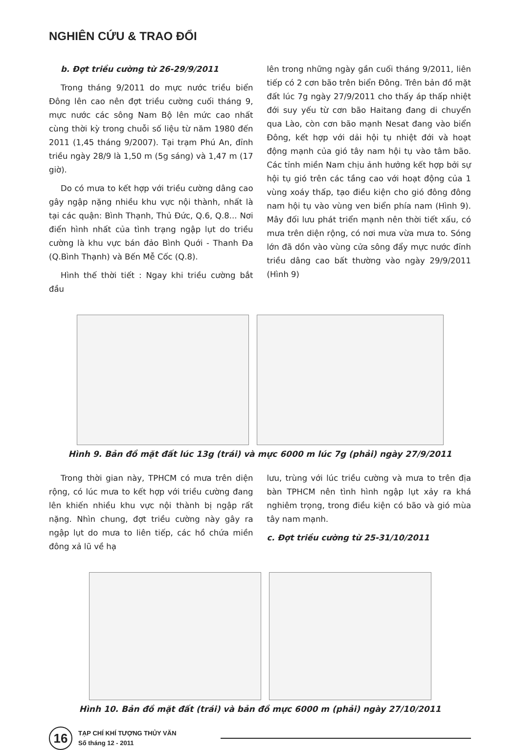NGHIÊN CỨU & TRAO ĐỔI
b. Đợt triều cường từ 26-29/9/2011
Trong tháng 9/2011 do mực nước triều biển Đông lên cao nên đợt triều cường cuối tháng 9, mực nước các sông Nam Bộ lên mức cao nhất cùng thời kỳ trong chuỗi số liệu từ năm 1980 đến 2011 (1,45 tháng 9/2007). Tại trạm Phú An, đỉnh triều ngày 28/9 là 1,50 m (5g sáng) và 1,47 m (17 giờ).
Do có mưa to kết hợp với triều cường dâng cao gây ngập nặng nhiều khu vực nội thành, nhất là tại các quận: Bình Thạnh, Thủ Đức, Q.6, Q.8... Nơi điển hình nhất của tình trạng ngập lụt do triều cường là khu vực bán đảo Bình Quới - Thanh Đa (Q.Bình Thạnh) và Bến Mễ Cốc (Q.8).
Hình thế thời tiết : Ngay khi triều cường bắt đầu
lên trong những ngày gần cuối tháng 9/2011, liên tiếp có 2 cơn bão trên biển Đông. Trên bản đồ mặt đất lúc 7g ngày 27/9/2011 cho thấy áp thấp nhiệt đới suy yếu từ cơn bão Haitang đang di chuyển qua Lào, còn cơn bão mạnh Nesat đang vào biển Đông, kết hợp với dải hội tụ nhiệt đới và hoạt động mạnh của gió tây nam hội tụ vào tâm bão. Các tỉnh miền Nam chịu ảnh hưởng kết hợp bởi sự hội tụ gió trên các tầng cao với hoạt động của 1 vùng xoáy thấp, tạo điều kiện cho gió đông đông nam hội tụ vào vùng ven biển phía nam (Hình 9). Mây đối lưu phát triển mạnh nên thời tiết xấu, có mưa trên diện rộng, có nơi mưa vừa mưa to. Sóng lớn đã dồn vào vùng cửa sông đẩy mực nước đỉnh triều dâng cao bất thường vào ngày 29/9/2011 (Hình 9)
Hình 9. Bản đồ mặt đất lúc 13g (trái) và mực 6000 m lúc 7g (phải) ngày 27/9/2011
Trong thời gian này, TPHCM có mưa trên diện rộng, có lúc mưa to kết hợp với triều cường đang lên khiến nhiều khu vực nội thành bị ngập rất nặng. Nhìn chung, đợt triều cường này gây ra ngập lụt do mưa to liên tiếp, các hồ chứa miền đông xả lũ về hạ
lưu, trùng với lúc triều cường và mưa to trên địa bàn TPHCM nên tình hình ngập lụt xảy ra khá nghiêm trọng, trong điều kiện có bão và gió mùa tây nam mạnh.
c. Đợt triều cường từ 25-31/10/2011
Hình 10. Bản đồ mặt đất (trái) và bản đồ mực 6000 m (phải) ngày 27/10/2011
16
TẠP CHÍ KHÍ TƯỢNG THỦY VĂN
Số tháng 12 - 2011